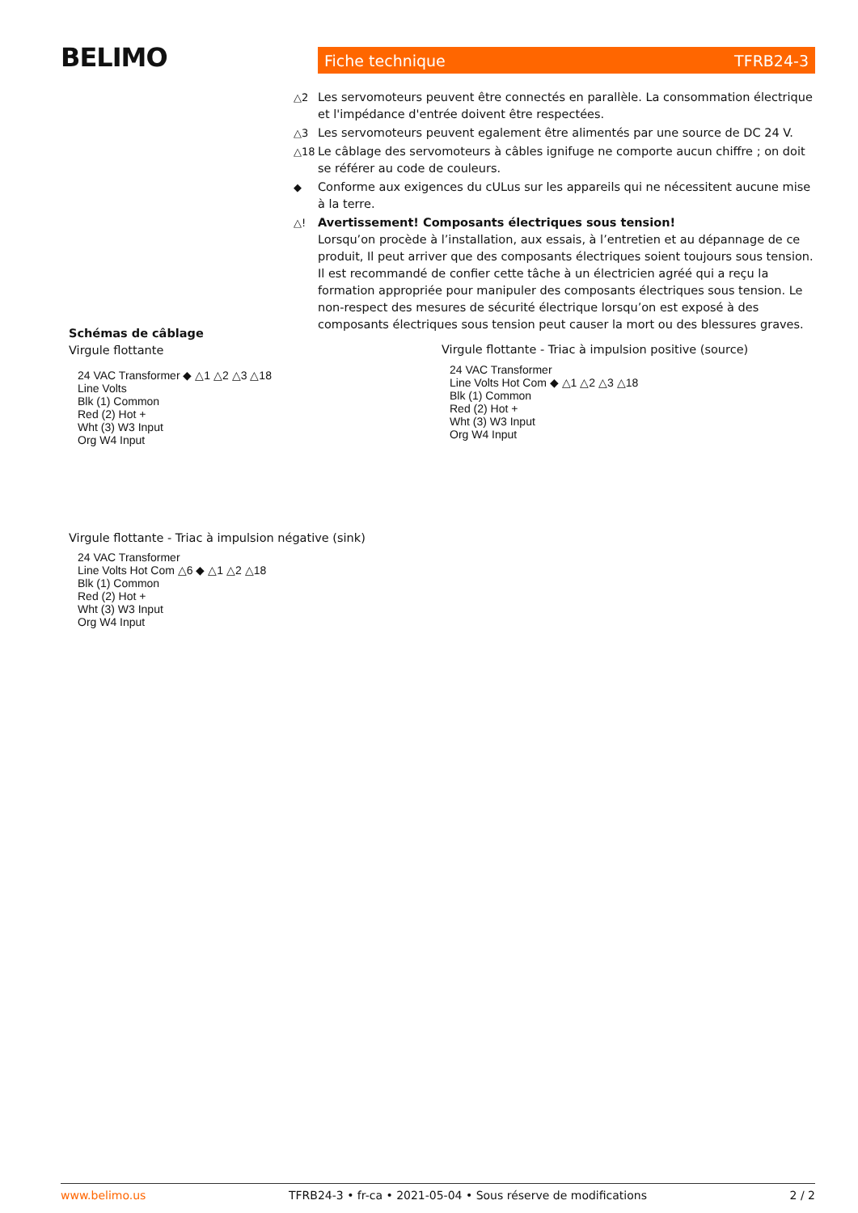BELIMO Fiche technique TFRB24-3
△2 Les servomoteurs peuvent être connectés en parallèle. La consommation électrique et l'impédance d'entrée doivent être respectées.
△3 Les servomoteurs peuvent egalement être alimentés par une source de DC 24 V.
△18 Le câblage des servomoteurs à câbles ignifuge ne comporte aucun chiffre ; on doit se référer au code de couleurs.
◆ Conforme aux exigences du cULus sur les appareils qui ne nécessitent aucune mise à la terre.
△! Avertissement! Composants électriques sous tension!
Lorsqu’on procède à l’installation, aux essais, à l’entretien et au dépannage de ce produit, Il peut arriver que des composants électriques soient toujours sous tension. Il est recommandé de confier cette tâche à un électricien agréé qui a reçu la formation appropriée pour manipuler des composants électriques sous tension. Le non-respect des mesures de sécurité électrique lorsqu’on est exposé à des composants électriques sous tension peut causer la mort ou des blessures graves.
Schémas de câblage
Virgule flottante
24 VAC Transformer ◆ △1 △2 △3 △18
Line Volts
Blk (1) Common
Red (2) Hot +
Wht (3) W3 Input
Org W4 Input
Virgule flottante - Triac à impulsion positive (source)
24 VAC Transformer
Line Volts Hot Com ◆ △1 △2 △3 △18
Blk (1) Common
Red (2) Hot +
Wht (3) W3 Input
Org W4 Input
Virgule flottante - Triac à impulsion négative (sink)
24 VAC Transformer
Line Volts Hot Com △6 ◆ △1 △2 △18
Blk (1) Common
Red (2) Hot +
Wht (3) W3 Input
Org W4 Input
www.belimo.us TFRB24-3 • fr-ca • 2021-05-04 • Sous réserve de modifications 2 / 2